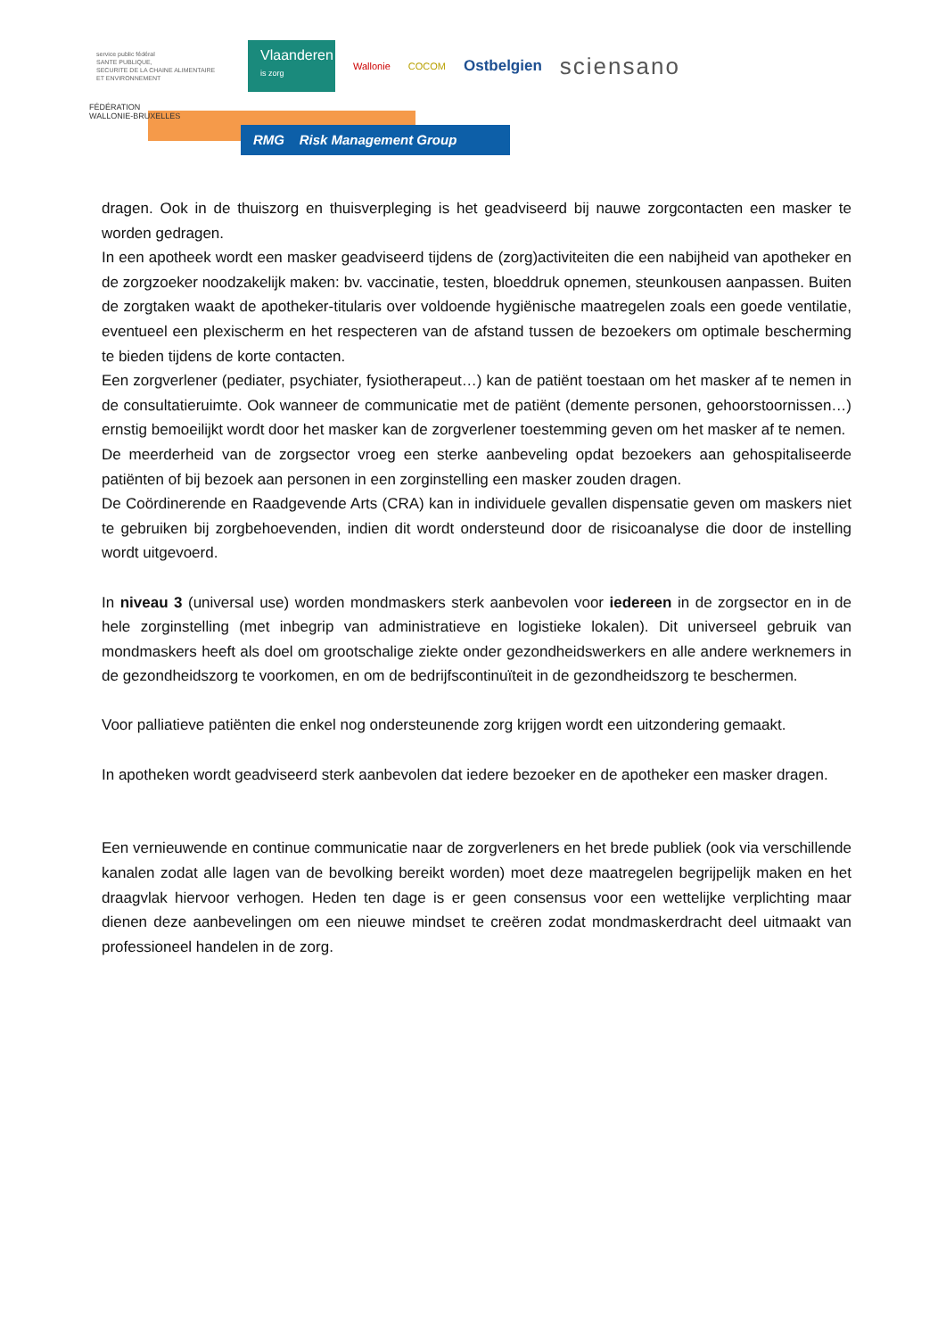service public fédéral
SANTE PUBLIQUE,
SECURITE DE LA CHAINE ALIMENTAIRE
ET ENVIRONNEMENT
Vlaanderen
is zorg
Wallonie COCOM
Ostbelgien
sciensano
FÉDÉRATION
WALLONIE-BRUXELLES
RMG Risk Management Group
dragen. Ook in de thuiszorg en thuisverpleging is het geadviseerd bij nauwe zorgcontacten een masker te worden gedragen.
In een apotheek wordt een masker geadviseerd tijdens de (zorg)activiteiten die een nabijheid van apotheker en de zorgzoeker noodzakelijk maken: bv. vaccinatie, testen, bloeddruk opnemen, steunkousen aanpassen. Buiten de zorgtaken waakt de apotheker-titularis over voldoende hygiënische maatregelen zoals een goede ventilatie, eventueel een plexischerm en het respecteren van de afstand tussen de bezoekers om optimale bescherming te bieden tijdens de korte contacten.
Een zorgverlener (pediater, psychiater, fysiotherapeut…) kan de patiënt toestaan om het masker af te nemen in de consultatieruimte. Ook wanneer de communicatie met de patiënt (demente personen, gehoorstoornissen…) ernstig bemoeilijkt wordt door het masker kan de zorgverlener toestemming geven om het masker af te nemen.
De meerderheid van de zorgsector vroeg een sterke aanbeveling opdat bezoekers aan gehospitaliseerde patiënten of bij bezoek aan personen in een zorginstelling een masker zouden dragen.
De Coördinerende en Raadgevende Arts (CRA) kan in individuele gevallen dispensatie geven om maskers niet te gebruiken bij zorgbehoevenden, indien dit wordt ondersteund door de risicoanalyse die door de instelling wordt uitgevoerd.
In niveau 3 (universal use) worden mondmaskers sterk aanbevolen voor iedereen in de zorgsector en in de hele zorginstelling (met inbegrip van administratieve en logistieke lokalen). Dit universeel gebruik van mondmaskers heeft als doel om grootschalige ziekte onder gezondheidswerkers en alle andere werknemers in de gezondheidszorg te voorkomen, en om de bedrijfscontinuïteit in de gezondheidszorg te beschermen.
Voor palliatieve patiënten die enkel nog ondersteunende zorg krijgen wordt een uitzondering gemaakt.
In apotheken wordt geadviseerd sterk aanbevolen dat iedere bezoeker en de apotheker een masker dragen.
Een vernieuwende en continue communicatie naar de zorgverleners en het brede publiek (ook via verschillende kanalen zodat alle lagen van de bevolking bereikt worden) moet deze maatregelen begrijpelijk maken en het draagvlak hiervoor verhogen. Heden ten dage is er geen consensus voor een wettelijke verplichting maar dienen deze aanbevelingen om een nieuwe mindset te creëren zodat mondmaskerdracht deel uitmaakt van professioneel handelen in de zorg.